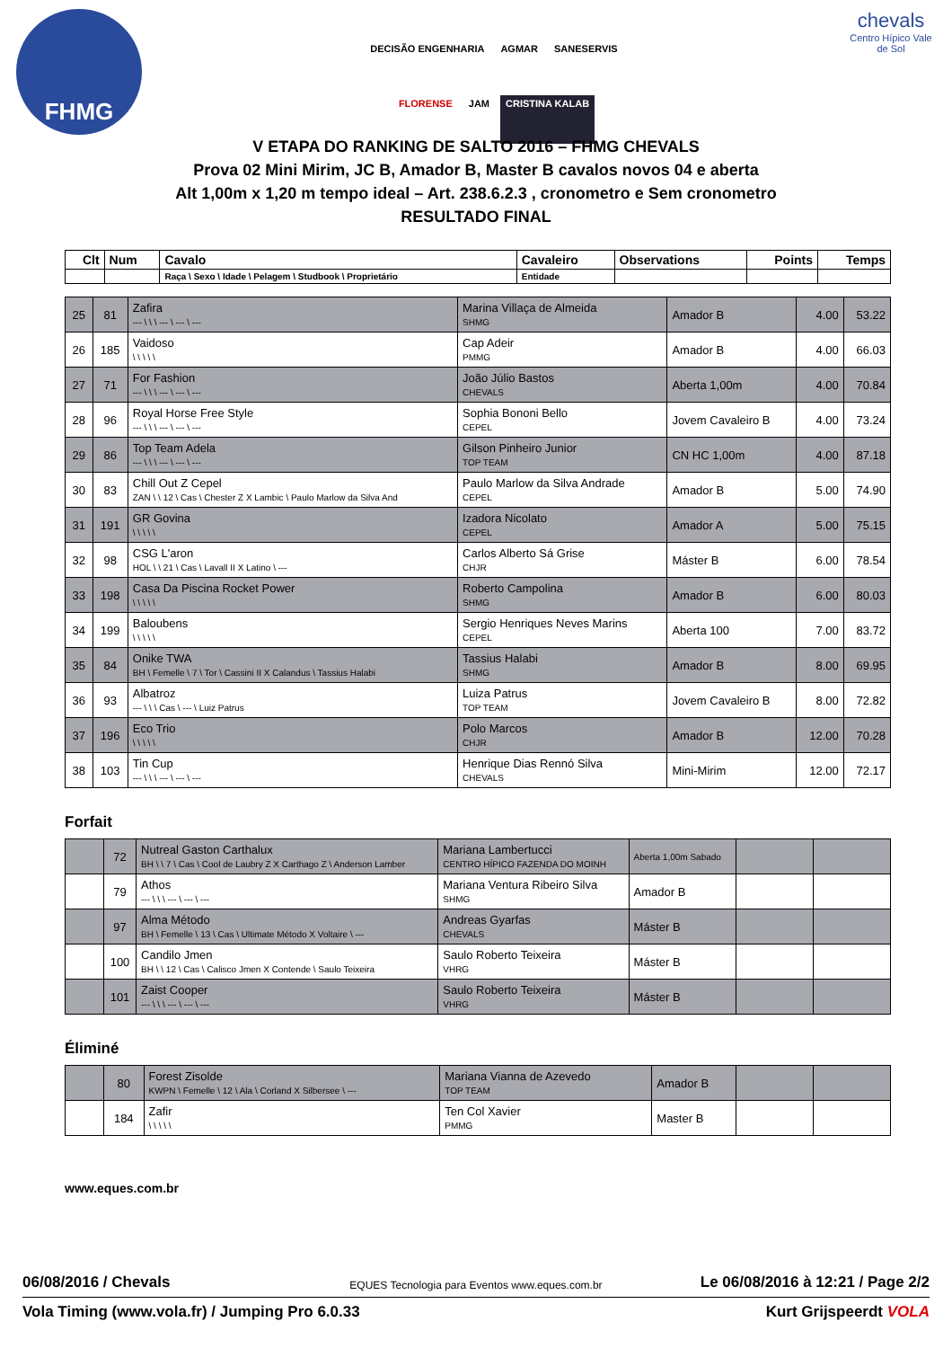FHMG
DECISÃO ENGENHARIA AGMAR SANESERVIS FLORENSE JAM CRISTINA KALAB
chevals
Centro Hípico Vale de Sol
V ETAPA DO RANKING DE SALTO 2016 – FHMG CHEVALS
Prova 02 Mini Mirim, JC B, Amador B, Master B cavalos novos 04 e aberta
Alt 1,00m x 1,20 m tempo ideal – Art. 238.6.2.3 , cronometro e Sem cronometro
RESULTADO FINAL
| Clt | Num | Cavalo | Cavaleiro | Observations | Points | Temps |
| --- | --- | --- | --- | --- | --- | --- |
| | | Raça \ Sexo \ Idade \ Pelagem \ Studbook \ Proprietário | Entidade | | | |
| 25 | 81 | Zafira --- \ \ \ --- \ --- \ --- | Marina Villaça de Almeida SHMG | Amador B | 4.00 | 53.22 |
| 26 | 185 | Vaidoso \ \ \ \ \ | Cap Adeir PMMG | Amador B | 4.00 | 66.03 |
| 27 | 71 | For Fashion --- \ \ \ --- \ --- \ --- | João Júlio Bastos CHEVALS | Aberta 1,00m | 4.00 | 70.84 |
| 28 | 96 | Royal Horse Free Style --- \ \ \ --- \ --- \ --- | Sophia Bononi Bello CEPEL | Jovem Cavaleiro B | 4.00 | 73.24 |
| 29 | 86 | Top Team Adela --- \ \ \ --- \ --- \ --- | Gilson Pinheiro Junior TOP TEAM | CN HC 1,00m | 4.00 | 87.18 |
| 30 | 83 | Chill Out Z Cepel ZAN \ \ 12 \ Cas \ Chester Z X Lambic \ Paulo Marlow da Silva And | Paulo Marlow da Silva Andrade CEPEL | Amador B | 5.00 | 74.90 |
| 31 | 191 | GR Govina \ \ \ \ \ | Izadora Nicolato CEPEL | Amador A | 5.00 | 75.15 |
| 32 | 98 | CSG L'aron HOL \ \ 21 \ Cas \ Lavall II X Latino \ --- | Carlos Alberto Sá Grise CHJR | Máster B | 6.00 | 78.54 |
| 33 | 198 | Casa Da Piscina Rocket Power \ \ \ \ \ | Roberto Campolina SHMG | Amador B | 6.00 | 80.03 |
| 34 | 199 | Baloubens \ \ \ \ \ | Sergio Henriques Neves Marins CEPEL | Aberta 100 | 7.00 | 83.72 |
| 35 | 84 | Onike TWA BH \ Femelle \ 7 \ Tor \ Cassini II X Calandus \ Tassius Halabi | Tassius Halabi SHMG | Amador B | 8.00 | 69.95 |
| 36 | 93 | Albatroz --- \ \ \ Cas \ --- \ Luiz Patrus | Luiza Patrus TOP TEAM | Jovem Cavaleiro B | 8.00 | 72.82 |
| 37 | 196 | Eco Trio \ \ \ \ \ | Polo Marcos CHJR | Amador B | 12.00 | 70.28 |
| 38 | 103 | Tin Cup --- \ \ \ --- \ --- \ --- | Henrique Dias Rennó Silva CHEVALS | Mini-Mirim | 12.00 | 72.17 |
Forfait
| | 72 | Nutreal Gaston Carthalux BH \ \ 7 \ Cas \ Cool de Laubry Z X Carthago Z \ Anderson Lamber | Mariana Lambertucci CENTRO HÍPICO FAZENDA DO MOINH | Aberta 1,00m Sabado | | |
| | 79 | Athos --- \ \ \ --- \ --- \ --- | Mariana Ventura Ribeiro Silva SHMG | Amador B | | |
| | 97 | Alma Método BH \ Femelle \ 13 \ Cas \ Ultimate Método X Voltaire \ --- | Andreas Gyarfas CHEVALS | Máster B | | |
| | 100 | Candilo Jmen BH \ \ 12 \ Cas \ Calisco Jmen X Contende \ Saulo Teixeira | Saulo Roberto Teixeira VHRG | Máster B | | |
| | 101 | Zaist Cooper --- \ \ \ --- \ --- \ --- | Saulo Roberto Teixeira VHRG | Máster B | | |
Éliminé
| | 80 | Forest Zisolde KWPN \ Femelle \ 12 \ Ala \ Corland X Silbersee \ --- | Mariana Vianna de Azevedo TOP TEAM | Amador B | | |
| | 184 | Zafir \ \ \ \ \ | Ten Col Xavier PMMG | Master B | | |
www.eques.com.br
EQUES Tecnologia para Eventos www.eques.com.br
06/08/2016 / Chevals Le 06/08/2016 à 12:21 / Page 2/2
Vola Timing (www.vola.fr) / Jumping Pro 6.0.33 Kurt Grijspeerdt VOLA